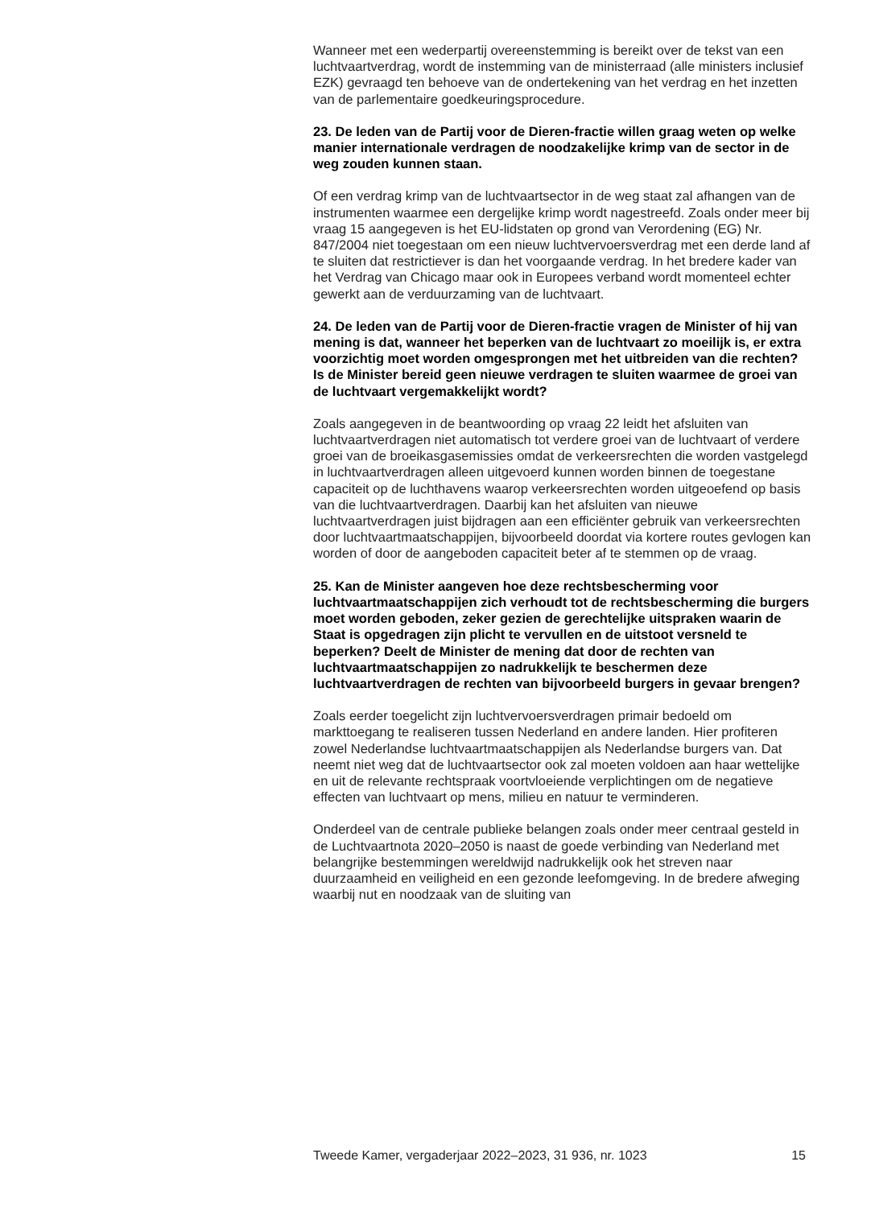Wanneer met een wederpartij overeenstemming is bereikt over de tekst van een luchtvaartverdrag, wordt de instemming van de ministerraad (alle ministers inclusief EZK) gevraagd ten behoeve van de ondertekening van het verdrag en het inzetten van de parlementaire goedkeuringsprocedure.
23. De leden van de Partij voor de Dieren-fractie willen graag weten op welke manier internationale verdragen de noodzakelijke krimp van de sector in de weg zouden kunnen staan.
Of een verdrag krimp van de luchtvaartsector in de weg staat zal afhangen van de instrumenten waarmee een dergelijke krimp wordt nagestreefd. Zoals onder meer bij vraag 15 aangegeven is het EU-lidstaten op grond van Verordening (EG) Nr. 847/2004 niet toegestaan om een nieuw luchtvervoersverdrag met een derde land af te sluiten dat restrictiever is dan het voorgaande verdrag. In het bredere kader van het Verdrag van Chicago maar ook in Europees verband wordt momenteel echter gewerkt aan de verduurzaming van de luchtvaart.
24. De leden van de Partij voor de Dieren-fractie vragen de Minister of hij van mening is dat, wanneer het beperken van de luchtvaart zo moeilijk is, er extra voorzichtig moet worden omgesprongen met het uitbreiden van die rechten? Is de Minister bereid geen nieuwe verdragen te sluiten waarmee de groei van de luchtvaart vergemakkelijkt wordt?
Zoals aangegeven in de beantwoording op vraag 22 leidt het afsluiten van luchtvaartverdragen niet automatisch tot verdere groei van de luchtvaart of verdere groei van de broeikasgasemissies omdat de verkeersrechten die worden vastgelegd in luchtvaartverdragen alleen uitgevoerd kunnen worden binnen de toegestane capaciteit op de luchthavens waarop verkeersrechten worden uitgeoefend op basis van die luchtvaartverdragen. Daarbij kan het afsluiten van nieuwe luchtvaartverdragen juist bijdragen aan een efficiënter gebruik van verkeersrechten door luchtvaartmaatschappijen, bijvoorbeeld doordat via kortere routes gevlogen kan worden of door de aangeboden capaciteit beter af te stemmen op de vraag.
25. Kan de Minister aangeven hoe deze rechtsbescherming voor luchtvaartmaatschappijen zich verhoudt tot de rechtsbescherming die burgers moet worden geboden, zeker gezien de gerechtelijke uitspraken waarin de Staat is opgedragen zijn plicht te vervullen en de uitstoot versneld te beperken? Deelt de Minister de mening dat door de rechten van luchtvaartmaatschappijen zo nadrukkelijk te beschermen deze luchtvaartverdragen de rechten van bijvoorbeeld burgers in gevaar brengen?
Zoals eerder toegelicht zijn luchtvervoersverdragen primair bedoeld om markttoegang te realiseren tussen Nederland en andere landen. Hier profiteren zowel Nederlandse luchtvaartmaatschappijen als Nederlandse burgers van. Dat neemt niet weg dat de luchtvaartsector ook zal moeten voldoen aan haar wettelijke en uit de relevante rechtspraak voortvloeiende verplichtingen om de negatieve effecten van luchtvaart op mens, milieu en natuur te verminderen.
Onderdeel van de centrale publieke belangen zoals onder meer centraal gesteld in de Luchtvaartnota 2020–2050 is naast de goede verbinding van Nederland met belangrijke bestemmingen wereldwijd nadrukkelijk ook het streven naar duurzaamheid en veiligheid en een gezonde leefomgeving. In de bredere afweging waarbij nut en noodzaak van de sluiting van
Tweede Kamer, vergaderjaar 2022–2023, 31 936, nr. 1023 15